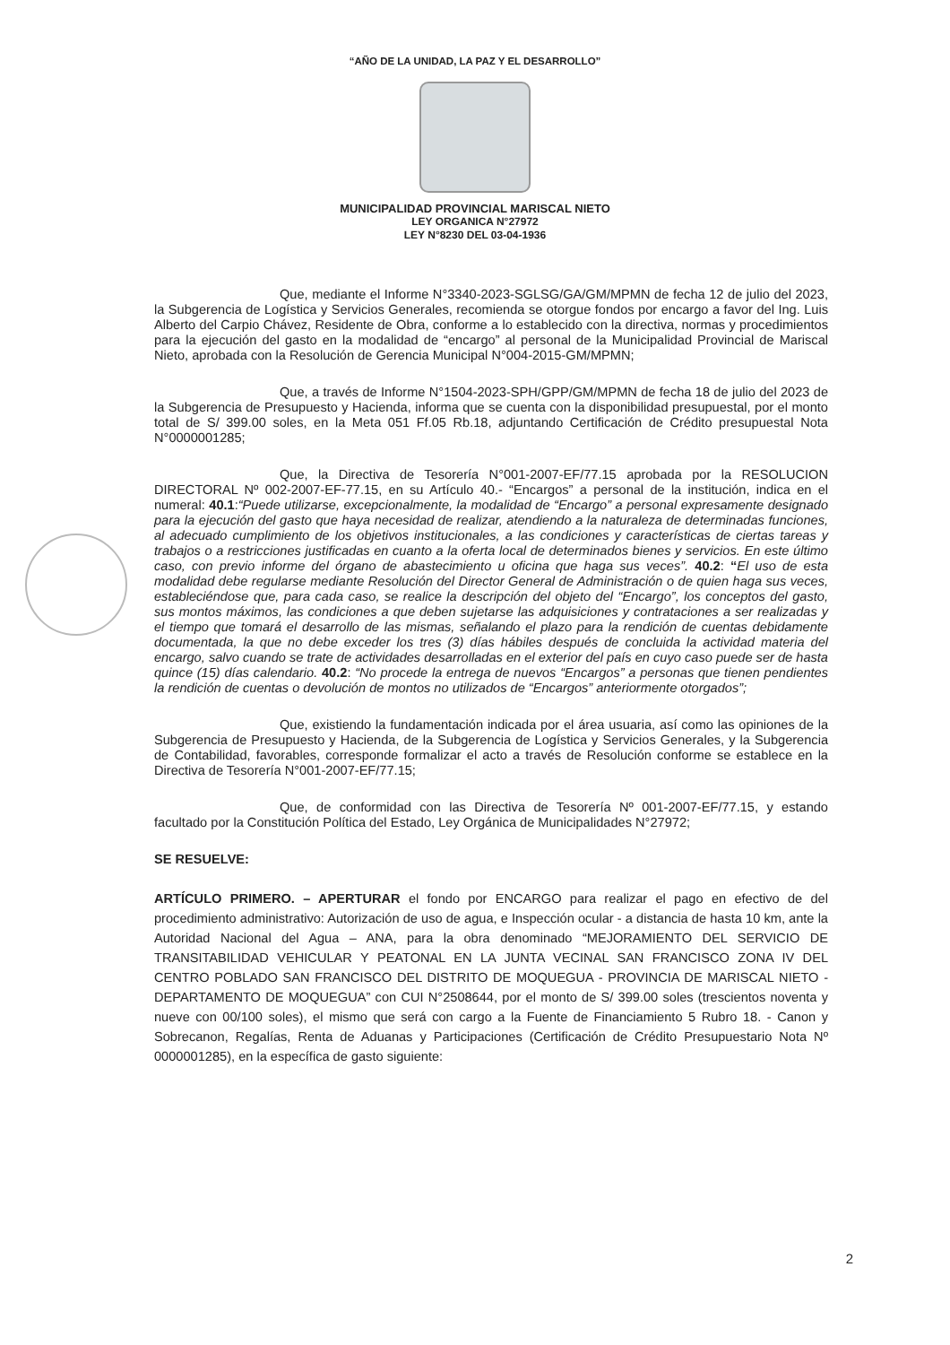“AÑO DE LA UNIDAD, LA PAZ Y EL DESARROLLO”
MUNICIPALIDAD PROVINCIAL MARISCAL NIETO
LEY ORGANICA N°27972
LEY N°8230 DEL 03-04-1936
Que, mediante el Informe N°3340-2023-SGLSG/GA/GM/MPMN de fecha 12 de julio del 2023, la Subgerencia de Logística y Servicios Generales, recomienda se otorgue fondos por encargo a favor del Ing. Luis Alberto del Carpio Chávez, Residente de Obra, conforme a lo establecido con la directiva, normas y procedimientos para la ejecución del gasto en la modalidad de “encargo” al personal de la Municipalidad Provincial de Mariscal Nieto, aprobada con la Resolución de Gerencia Municipal N°004-2015-GM/MPMN;
Que, a través de Informe N°1504-2023-SPH/GPP/GM/MPMN de fecha 18 de julio del 2023 de la Subgerencia de Presupuesto y Hacienda, informa que se cuenta con la disponibilidad presupuestal, por el monto total de S/ 399.00 soles, en la Meta 051 Ff.05 Rb.18, adjuntando Certificación de Crédito presupuestal Nota N°0000001285;
Que, la Directiva de Tesorería N°001-2007-EF/77.15 aprobada por la RESOLUCION DIRECTORAL Nº 002-2007-EF-77.15, en su Artículo 40.- “Encargos” a personal de la institución, indica en el numeral: 40.1:“Puede utilizarse, excepcionalmente, la modalidad de “Encargo” a personal expresamente designado para la ejecución del gasto que haya necesidad de realizar, atendiendo a la naturaleza de determinadas funciones, al adecuado cumplimiento de los objetivos institucionales, a las condiciones y características de ciertas tareas y trabajos o a restricciones justificadas en cuanto a la oferta local de determinados bienes y servicios. En este último caso, con previo informe del órgano de abastecimiento u oficina que haga sus veces”. 40.2: “El uso de esta modalidad debe regularse mediante Resolución del Director General de Administración o de quien haga sus veces, estableciéndose que, para cada caso, se realice la descripción del objeto del “Encargo”, los conceptos del gasto, sus montos máximos, las condiciones a que deben sujetarse las adquisiciones y contrataciones a ser realizadas y el tiempo que tomará el desarrollo de las mismas, señalando el plazo para la rendición de cuentas debidamente documentada, la que no debe exceder los tres (3) días hábiles después de concluida la actividad materia del encargo, salvo cuando se trate de actividades desarrolladas en el exterior del país en cuyo caso puede ser de hasta quince (15) días calendario. 40.2: “No procede la entrega de nuevos “Encargos” a personas que tienen pendientes la rendición de cuentas o devolución de montos no utilizados de “Encargos” anteriormente otorgados”;
Que, existiendo la fundamentación indicada por el área usuaria, así como las opiniones de la Subgerencia de Presupuesto y Hacienda, de la Subgerencia de Logística y Servicios Generales, y la Subgerencia de Contabilidad, favorables, corresponde formalizar el acto a través de Resolución conforme se establece en la Directiva de Tesorería N°001-2007-EF/77.15;
Que, de conformidad con las Directiva de Tesorería Nº 001-2007-EF/77.15, y estando facultado por la Constitución Política del Estado, Ley Orgánica de Municipalidades N°27972;
SE RESUELVE:
ARTÍCULO PRIMERO. – APERTURAR el fondo por ENCARGO para realizar el pago en efectivo de del procedimiento administrativo: Autorización de uso de agua, e Inspección ocular - a distancia de hasta 10 km, ante la Autoridad Nacional del Agua – ANA, para la obra denominado “MEJORAMIENTO DEL SERVICIO DE TRANSITABILIDAD VEHICULAR Y PEATONAL EN LA JUNTA VECINAL SAN FRANCISCO ZONA IV DEL CENTRO POBLADO SAN FRANCISCO DEL DISTRITO DE MOQUEGUA - PROVINCIA DE MARISCAL NIETO - DEPARTAMENTO DE MOQUEGUA” con CUI N°2508644, por el monto de S/ 399.00 soles (trescientos noventa y nueve con 00/100 soles), el mismo que será con cargo a la Fuente de Financiamiento 5 Rubro 18. - Canon y Sobrecanon, Regalías, Renta de Aduanas y Participaciones (Certificación de Crédito Presupuestario Nota Nº 0000001285), en la específica de gasto siguiente:
2